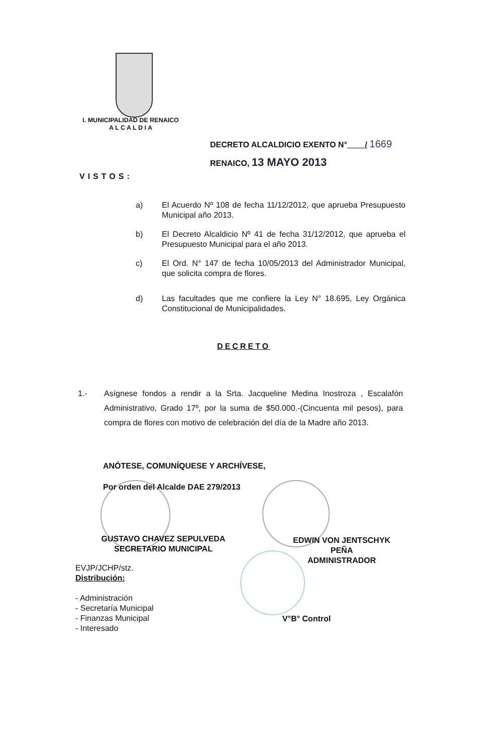I. MUNICIPALIDAD DE RENAICO
A L C A L D I A
DECRETO ALCALDICIO EXENTO N° / 1669
RENAICO, 13 MAYO 2013
VISTOS:
a) El Acuerdo Nº 108 de fecha 11/12/2012, que aprueba Presupuesto Municipal año 2013.
b) El Decreto Alcaldicio Nº 41 de fecha 31/12/2012, que aprueba el Presupuesto Municipal para el año 2013.
c) El Ord. N° 147 de fecha 10/05/2013 del Administrador Municipal, que solicita compra de flores.
d) Las facultades que me confiere la Ley N° 18.695, Ley Orgánica Constitucional de Municipalidades.
DECRETO
1.- Asígnese fondos a rendir a la Srta. Jacqueline Medina Inostroza , Escalafón Administrativo, Grado 17º, por la suma de $50.000.-(Cincuenta mil pesos), para compra de flores con motivo de celebración del día de la Madre año 2013.
ANÓTESE, COMUNÍQUESE Y ARCHÍVESE,
Por orden del Alcalde DAE 279/2013
GUSTAVO CHAVEZ SEPULVEDA
SECRETARIO MUNICIPAL
EDWIN VON JENTSCHYK PEÑA
ADMINISTRADOR
V°B° Control
EVJP/JCHP/stz.
Distribución:
- Administración
- Secretaría Municipal
- Finanzas Municipal
- Interesado